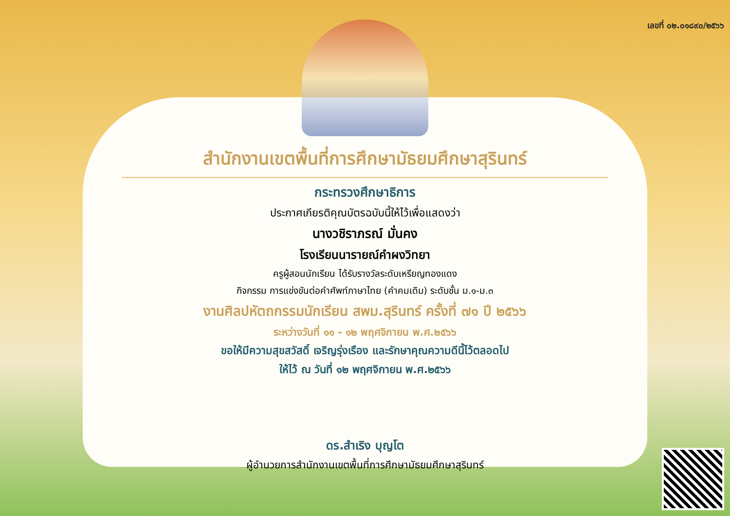เลขที่ ๐๒.๐๑๘๙๐/๒๕๖๖
สำนักงานเขตพื้นที่การศึกษามัธยมศึกษาสุรินทร์
กระทรวงศึกษาธิการ
ประกาศเกียรติคุณบัตรฉบับนี้ให้ไว้เพื่อแสดงว่า
นางวชิราภรณ์ มั่นคง
โรงเรียนนารายณ์คำผงวิทยา
ครูผู้สอนนักเรียน ได้รับรางวัลระดับเหรียญทองแดง
กิจกรรม การแข่งขันต่อคำศัพท์ภาษาไทย (คำคมเดิม) ระดับชั้น ม.๑-ม.๓
งานศิลปหัตถกรรมนักเรียน สพม.สุรินทร์ ครั้งที่ ๗๑ ปี ๒๕๖๖
ระหว่างวันที่ ๑๑ - ๑๒ พฤศจิกายน พ.ศ.๒๕๖๖
ขอให้มีความสุขสวัสดิ์ เจริญรุ่งเรือง และรักษาคุณความดีนี้ไว้ตลอดไป
ให้ไว้ ณ วันที่ ๑๒ พฤศจิกายน พ.ศ.๒๕๖๖
ดร.สำเริง บุญโต
ผู้อำนวยการสำนักงานเขตพื้นที่การศึกษามัธยมศึกษาสุรินทร์